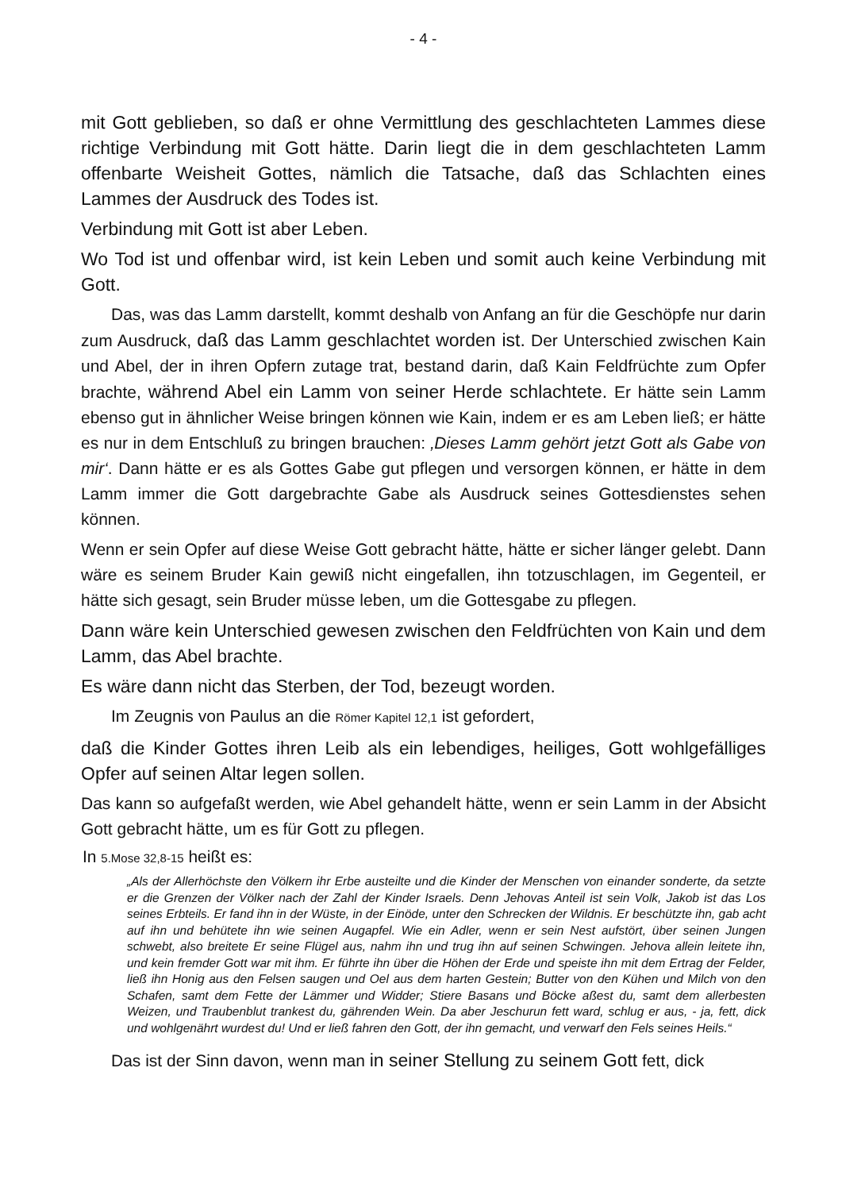- 4 -
mit Gott geblieben, so daß er ohne Vermittlung des geschlachteten Lammes diese richtige Verbindung mit Gott hätte. Darin liegt die in dem geschlachteten Lamm offenbarte Weisheit Gottes, nämlich die Tatsache, daß das Schlachten eines Lammes der Ausdruck des Todes ist.
Verbindung mit Gott ist aber Leben.
Wo Tod ist und offenbar wird, ist kein Leben und somit auch keine Verbindung mit Gott.
Das, was das Lamm darstellt, kommt deshalb von Anfang an für die Geschöpfe nur darin zum Ausdruck, daß das Lamm geschlachtet worden ist. Der Unterschied zwischen Kain und Abel, der in ihren Opfern zutage trat, bestand darin, daß Kain Feldfrüchte zum Opfer brachte, während Abel ein Lamm von seiner Herde schlachtete. Er hätte sein Lamm ebenso gut in ähnlicher Weise bringen können wie Kain, indem er es am Leben ließ; er hätte es nur in dem Entschluß zu bringen brauchen: ‚Dieses Lamm gehört jetzt Gott als Gabe von mir‘. Dann hätte er es als Gottes Gabe gut pflegen und versorgen können, er hätte in dem Lamm immer die Gott dargebrachte Gabe als Ausdruck seines Gottesdienstes sehen können.
Wenn er sein Opfer auf diese Weise Gott gebracht hätte, hätte er sicher länger gelebt. Dann wäre es seinem Bruder Kain gewiß nicht eingefallen, ihn totzuschlagen, im Gegenteil, er hätte sich gesagt, sein Bruder müsse leben, um die Gottesgabe zu pflegen.
Dann wäre kein Unterschied gewesen zwischen den Feldfrüchten von Kain und dem Lamm, das Abel brachte.
Es wäre dann nicht das Sterben, der Tod, bezeugt worden.
Im Zeugnis von Paulus an die Römer Kapitel 12,1 ist gefordert,
daß die Kinder Gottes ihren Leib als ein lebendiges, heiliges, Gott wohlgefälliges Opfer auf seinen Altar legen sollen.
Das kann so aufgefaßt werden, wie Abel gehandelt hätte, wenn er sein Lamm in der Absicht Gott gebracht hätte, um es für Gott zu pflegen.
In 5.Mose 32,8-15 heißt es:
„Als der Allerhöchste den Völkern ihr Erbe austeilte und die Kinder der Menschen von einander sonderte, da setzte er die Grenzen der Völker nach der Zahl der Kinder Israels. Denn Jehovas Anteil ist sein Volk, Jakob ist das Los seines Erbteils. Er fand ihn in der Wüste, in der Einöde, unter den Schrecken der Wildnis. Er beschützte ihn, gab acht auf ihn und behütete ihn wie seinen Augapfel. Wie ein Adler, wenn er sein Nest aufstört, über seinen Jungen schwebt, also breitete Er seine Flügel aus, nahm ihn und trug ihn auf seinen Schwingen. Jehova allein leitete ihn, und kein fremder Gott war mit ihm. Er führte ihn über die Höhen der Erde und speiste ihn mit dem Ertrag der Felder, ließ ihn Honig aus den Felsen saugen und Oel aus dem harten Gestein; Butter von den Kühen und Milch von den Schafen, samt dem Fette der Lämmer und Widder; Stiere Basans und Böcke aßest du, samt dem allerbesten Weizen, und Traubenblut trankest du, gährenden Wein. Da aber Jeschurun fett ward, schlug er aus, - ja, fett, dick und wohlgenährt wurdest du! Und er ließ fahren den Gott, der ihn gemacht, und verwarf den Fels seines Heils.“
Das ist der Sinn davon, wenn man in seiner Stellung zu seinem Gott fett, dick